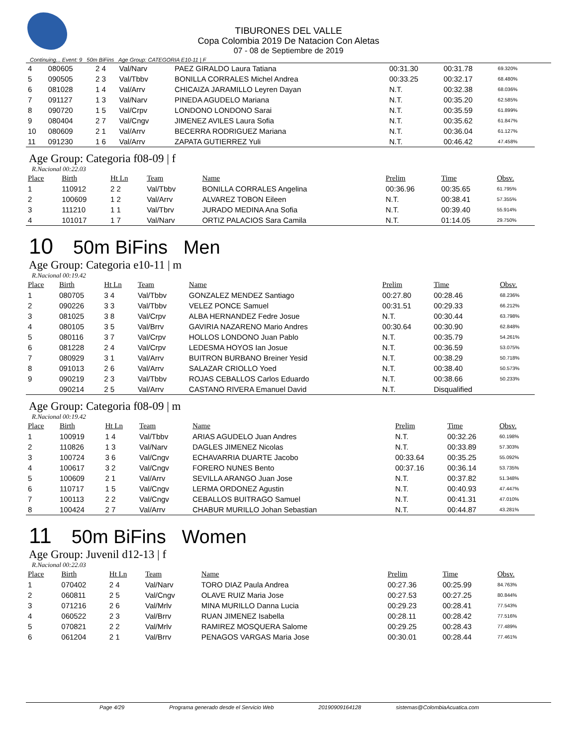TIBURONES DEL VALLE
Copa Colombia 2019 De Natacion Con Aletas
07 - 08 de Septiembre de 2019
Continuing... Event: 9 50m BiFins Age Group: CATEGORIA E10-11 | F
| 4 | 080605 | 2 4 | Val/Narv | PAEZ GIRALDO Laura Tatiana | 00:31.30 | 00:31.78 | 69.320% |
| 5 | 090505 | 2 3 | Val/Tbbv | BONILLA CORRALES Michel Andrea | 00:33.25 | 00:32.17 | 68.480% |
| 6 | 081028 | 1 4 | Val/Arrv | CHICAIZA JARAMILLO Leyren Dayan | N.T. | 00:32.38 | 68.036% |
| 7 | 091127 | 1 3 | Val/Narv | PINEDA AGUDELO Mariana | N.T. | 00:35.20 | 62.585% |
| 8 | 090720 | 1 5 | Val/Crpv | LONDONO LONDONO Sarai | N.T. | 00:35.59 | 61.899% |
| 9 | 080404 | 2 7 | Val/Cngv | JIMENEZ AVILES Laura Sofia | N.T. | 00:35.62 | 61.847% |
| 10 | 080609 | 2 1 | Val/Arrv | BECERRA RODRIGUEZ Mariana | N.T. | 00:36.04 | 61.127% |
| 11 | 091230 | 1 6 | Val/Arrv | ZAPATA GUTIERREZ Yuli | N.T. | 00:46.42 | 47.458% |
Age Group: Categoria f08-09 | f
R.Nacional 00:22.03
| Place | Birth | Ht Ln | Team | Name | Prelim | Time | Obsv. |
| --- | --- | --- | --- | --- | --- | --- | --- |
| 1 | 110912 | 2 2 | Val/Tbbv | BONILLA CORRALES Angelina | 00:36.96 | 00:35.65 | 61.795% |
| 2 | 100609 | 1 2 | Val/Arrv | ALVAREZ TOBON Eileen | N.T. | 00:38.41 | 57.355% |
| 3 | 111210 | 1 1 | Val/Tbrv | JURADO MEDINA Ana Sofia | N.T. | 00:39.40 | 55.914% |
| 4 | 101017 | 1 7 | Val/Narv | ORTIZ PALACIOS Sara Camila | N.T. | 01:14.05 | 29.750% |
10 50m BiFins Men
Age Group: Categoria e10-11 | m
R.Nacional 00:19.42
| Place | Birth | Ht Ln | Team | Name | Prelim | Time | Obsv. |
| --- | --- | --- | --- | --- | --- | --- | --- |
| 1 | 080705 | 3 4 | Val/Tbbv | GONZALEZ MENDEZ Santiago | 00:27.80 | 00:28.46 | 68.236% |
| 2 | 090226 | 3 3 | Val/Tbbv | VELEZ PONCE Samuel | 00:31.51 | 00:29.33 | 66.212% |
| 3 | 081025 | 3 8 | Val/Crpv | ALBA HERNANDEZ Fedre Josue | N.T. | 00:30.44 | 63.798% |
| 4 | 080105 | 3 5 | Val/Brrv | GAVIRIA NAZARENO Mario Andres | 00:30.64 | 00:30.90 | 62.848% |
| 5 | 080116 | 3 7 | Val/Crpv | HOLLOS LONDONO Juan Pablo | N.T. | 00:35.79 | 54.261% |
| 6 | 081228 | 2 4 | Val/Crpv | LEDESMA HOYOS Ian Josue | N.T. | 00:36.59 | 53.075% |
| 7 | 080929 | 3 1 | Val/Arrv | BUITRON BURBANO Breiner Yesid | N.T. | 00:38.29 | 50.718% |
| 8 | 091013 | 2 6 | Val/Arrv | SALAZAR CRIOLLO Yoed | N.T. | 00:38.40 | 50.573% |
| 9 | 090219 | 2 3 | Val/Tbbv | ROJAS CEBALLOS Carlos Eduardo | N.T. | 00:38.66 | 50.233% |
| | 090214 | 2 5 | Val/Arrv | CASTANO RIVERA Emanuel David | N.T. | Disqualified | |
Age Group: Categoria f08-09 | m
R.Nacional 00:19.42
| Place | Birth | Ht Ln | Team | Name | Prelim | Time | Obsv. |
| --- | --- | --- | --- | --- | --- | --- | --- |
| 1 | 100919 | 1 4 | Val/Tbbv | ARIAS AGUDELO Juan Andres | N.T. | 00:32.26 | 60.198% |
| 2 | 110826 | 1 3 | Val/Narv | DAGLES JIMENEZ Nicolas | N.T. | 00:33.89 | 57.303% |
| 3 | 100724 | 3 6 | Val/Cngv | ECHAVARRIA DUARTE Jacobo | 00:33.64 | 00:35.25 | 55.092% |
| 4 | 100617 | 3 2 | Val/Cngv | FORERO NUNES Bento | 00:37.16 | 00:36.14 | 53.735% |
| 5 | 100609 | 2 1 | Val/Arrv | SEVILLA ARANGO Juan Jose | N.T. | 00:37.82 | 51.348% |
| 6 | 110717 | 1 5 | Val/Cngv | LERMA ORDONEZ Agustin | N.T. | 00:40.93 | 47.447% |
| 7 | 100113 | 2 2 | Val/Cngv | CEBALLOS BUITRAGO Samuel | N.T. | 00:41.31 | 47.010% |
| 8 | 100424 | 2 7 | Val/Arrv | CHABUR MURILLO Johan Sebastian | N.T. | 00:44.87 | 43.281% |
11 50m BiFins Women
Age Group: Juvenil d12-13 | f
R.Nacional 00:22.03
| Place | Birth | Ht Ln | Team | Name | Prelim | Time | Obsv. |
| --- | --- | --- | --- | --- | --- | --- | --- |
| 1 | 070402 | 2 4 | Val/Narv | TORO DIAZ Paula Andrea | 00:27.36 | 00:25.99 | 84.763% |
| 2 | 060811 | 2 5 | Val/Cngv | OLAVE RUIZ Maria Jose | 00:27.53 | 00:27.25 | 80.844% |
| 3 | 071216 | 2 6 | Val/Mrlv | MINA MURILLO Danna Lucia | 00:29.23 | 00:28.41 | 77.543% |
| 4 | 060522 | 2 3 | Val/Brrv | RUAN JIMENEZ Isabella | 00:28.11 | 00:28.42 | 77.516% |
| 5 | 070821 | 2 2 | Val/Mrlv | RAMIREZ MOSQUERA Salome | 00:29.25 | 00:28.43 | 77.489% |
| 6 | 061204 | 2 1 | Val/Brrv | PENAGOS VARGAS Maria Jose | 00:30.01 | 00:28.44 | 77.461% |
Page 4/29 Programa generado desde el Servicio Web 20190909164128 sistemas@ColombiaAcuatica.com